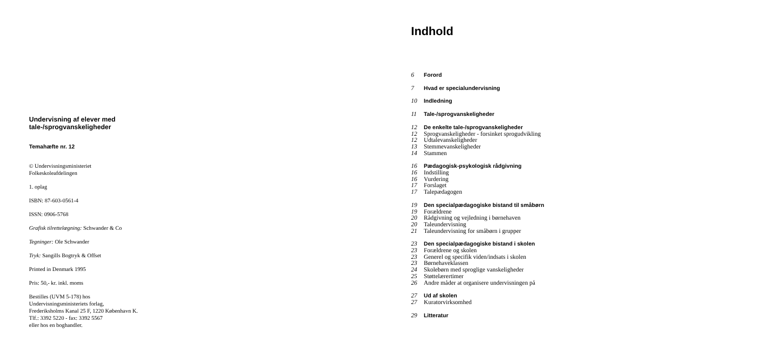Undervisning af elever med
tale-/sprogvanskeligheder
Temahæfte nr. 12
© Undervisningsministeriet
Folkeskoleafdelingen
1. oplag
ISBN: 87-603-0561-4
ISSN: 0906-5768
Grafisk tilrettelægning: Schwander & Co
Tegninger: Ole Schwander
Tryk: Sangills Bogtryk & Offset
Printed in Denmark 1995
Pris: 50,- kr. inkl. moms
Bestilles (UVM 5-178) hos
Undervisningsministeriets forlag,
Frederiksholms Kanal 25 F, 1220 København K.
Tlf.: 3392 5220 - fax: 3392 5567
eller hos en boghandler.
Indhold
6 Forord
7 Hvad er specialundervisning
10 Indledning
11 Tale-/sprogvanskeligheder
12 De enkelte tale-/sprogvanskeligheder
12 Sprogvanskeligheder - forsinket sprogudvikling
12 Udtalevanskeligheder
13 Stemmevanskeligheder
14 Stammen
16 Pædagogisk-psykologisk rådgivning
16 Indstilling
16 Vurdering
17 Forslaget
17 Talepædagogen
19 Den specialpædagogiske bistand til småbørn
19 Forældrene
20 Rådgivning og vejledning i børnehaven
20 Taleundervisning
21 Taleundervisning for småbørn i grupper
23 Den specialpædagogiske bistand i skolen
23 Forældrene og skolen
23 Generel og specifik viden/indsats i skolen
23 Børnehaveklassen
24 Skolebørn med sproglige vanskeligheder
25 Støttelærertimer
26 Andre måder at organisere undervisningen på
27 Ud af skolen
27 Kuratorvirksomhed
29 Litteratur